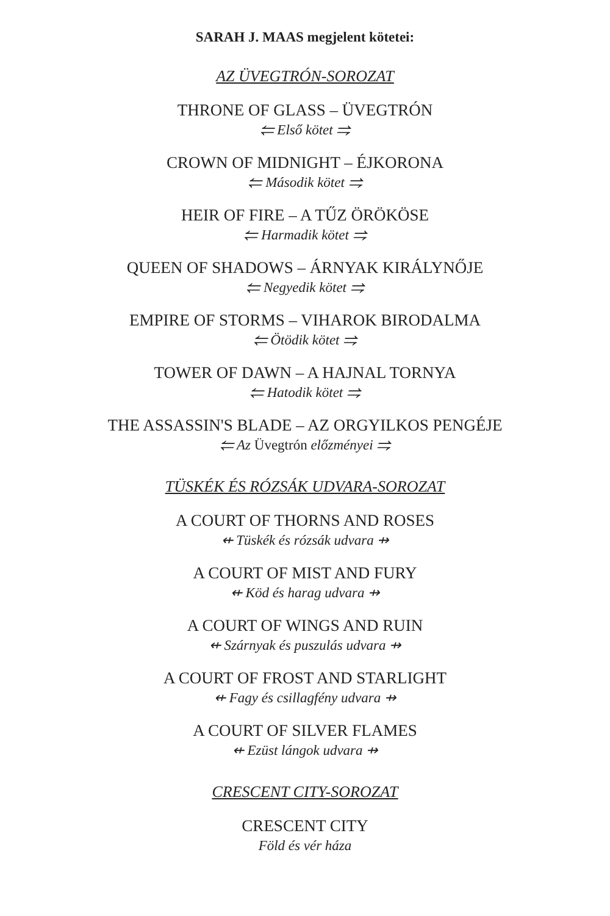SARAH J. MAAS megjelent kötetei:
AZ ÜVEGTRÓN-SOROZAT
THRONE OF GLASS – ÜVEGTRÓN
⥢ Első kötet ⥤
CROWN OF MIDNIGHT – ÉJKORONA
⥢ Második kötet ⥤
HEIR OF FIRE – A TŰZ ÖRÖKÖSE
⥢ Harmadik kötet ⥤
QUEEN OF SHADOWS – ÁRNYAK KIRÁLYNŐJE
⥢ Negyedik kötet ⥤
EMPIRE OF STORMS – VIHAROK BIRODALMA
⥢ Ötödik kötet ⥤
TOWER OF DAWN – A HAJNAL TORNYA
⥢ Hatodik kötet ⥤
THE ASSASSIN'S BLADE – AZ ORGYILKOS PENGÉJE
⥢ Az Üvegtrón előzményei ⥤
TÜSKÉK ÉS RÓZSÁK UDVARA-SOROZAT
A COURT OF THORNS AND ROSES
⇷ Tüskék és rózsák udvara ⇸
A COURT OF MIST AND FURY
⇷ Köd és harag udvara ⇸
A COURT OF WINGS AND RUIN
⇷ Szárnyak és puszulás udvara ⇸
A COURT OF FROST AND STARLIGHT
⇷ Fagy és csillagfény udvara ⇸
A COURT OF SILVER FLAMES
⇷ Ezüst lángok udvara ⇸
CRESCENT CITY-SOROZAT
CRESCENT CITY
Föld és vér háza